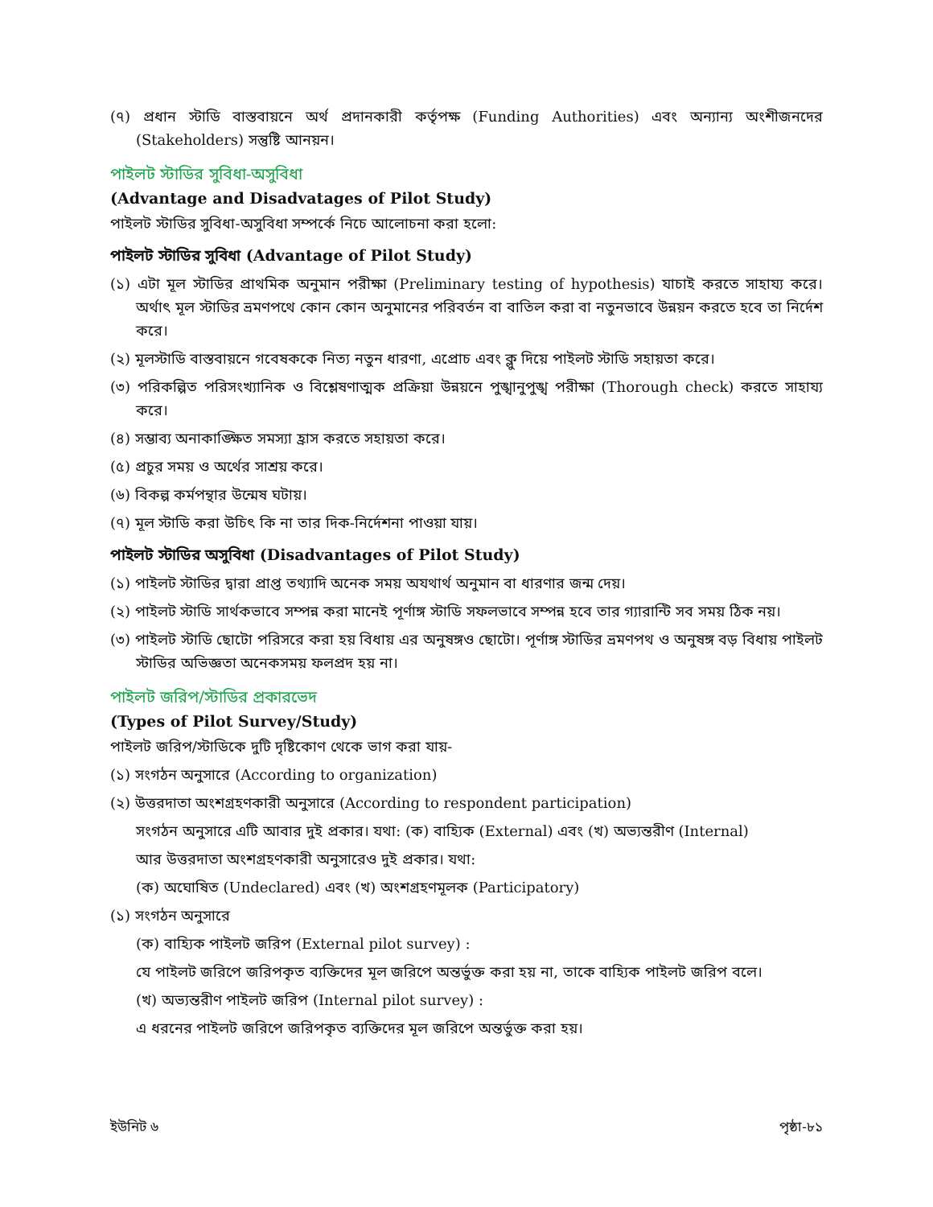(৭) প্রধান স্টাডি বাস্তবায়নে অর্থ প্রদানকারী কর্তৃপক্ষ (Funding Authorities) এবং অন্যান্য অংশীজনদের (Stakeholders) সন্তুষ্টি আনয়ন।
পাইলট স্টাডির সুবিধা-অসুবিধা
(Advantage and Disadvatages of Pilot Study)
পাইলট স্টাডির সুবিধা-অসুবিধা সম্পর্কে নিচে আলোচনা করা হলো:
পাইলট স্টাডির সুবিধা (Advantage of Pilot Study)
(১) এটা মূল স্টাডির প্রাথমিক অনুমান পরীক্ষা (Preliminary testing of hypothesis) যাচাই করতে সাহায্য করে। অর্থাৎ মূল স্টাডির ভ্রমণপথে কোন কোন অনুমানের পরিবর্তন বা বাতিল করা বা নতুনভাবে উন্নয়ন করতে হবে তা নির্দেশ করে।
(২) মূলস্টাডি বাস্তবায়নে গবেষককে নিত্য নতুন ধারণা, এপ্রোচ এবং ক্লু দিয়ে পাইলট স্টাডি সহায়তা করে।
(৩) পরিকল্পিত পরিসংখ্যানিক ও বিশ্লেষণাত্মক প্রক্রিয়া উন্নয়নে পুঙ্খানুপুঙ্খ পরীক্ষা (Thorough check) করতে সাহায্য করে।
(৪) সম্ভাব্য অনাকাঙ্ক্ষিত সমস্যা হ্রাস করতে সহায়তা করে।
(৫) প্রচুর সময় ও অর্থের সাশ্রয় করে।
(৬) বিকল্প কর্মপন্থার উন্মেষ ঘটায়।
(৭) মূল স্টাডি করা উচিৎ কি না তার দিক-নির্দেশনা পাওয়া যায়।
পাইলট স্টাডির অসুবিধা (Disadvantages of Pilot Study)
(১) পাইলট স্টাডির দ্বারা প্রাপ্ত তথ্যাদি অনেক সময় অযথার্থ অনুমান বা ধারণার জন্ম দেয়।
(২) পাইলট স্টাডি সার্থকভাবে সম্পন্ন করা মানেই পূর্ণাঙ্গ স্টাডি সফলভাবে সম্পন্ন হবে তার গ্যারান্টি সব সময় ঠিক নয়।
(৩) পাইলট স্টাডি ছোটো পরিসরে করা হয় বিধায় এর অনুষঙ্গও ছোটো। পূর্ণাঙ্গ স্টাডির ভ্রমণপথ ও অনুষঙ্গ বড় বিধায় পাইলট স্টাডির অভিজ্ঞতা অনেকসময় ফলপ্রদ হয় না।
পাইলট জরিপ/স্টাডির প্রকারভেদ
(Types of Pilot Survey/Study)
পাইলট জরিপ/স্টাডিকে দুটি দৃষ্টিকোণ থেকে ভাগ করা যায়-
(১) সংগঠন অনুসারে (According to organization)
(২) উত্তরদাতা অংশগ্রহণকারী অনুসারে (According to respondent participation)
সংগঠন অনুসারে এটি আবার দুই প্রকার। যথা: (ক) বাহ্যিক (External) এবং (খ) অভ্যন্তরীণ (Internal)
আর উত্তরদাতা অংশগ্রহণকারী অনুসারেও দুই প্রকার। যথা:
(ক) অঘোষিত (Undeclared) এবং (খ) অংশগ্রহণমূলক (Participatory)
(১) সংগঠন অনুসারে
(ক) বাহ্যিক পাইলট জরিপ (External pilot survey) :
যে পাইলট জরিপে জরিপকৃত ব্যক্তিদের মূল জরিপে অন্তর্ভুক্ত করা হয় না, তাকে বাহ্যিক পাইলট জরিপ বলে।
(খ) অভ্যন্তরীণ পাইলট জরিপ (Internal pilot survey) :
এ ধরনের পাইলট জরিপে জরিপকৃত ব্যক্তিদের মূল জরিপে অন্তর্ভুক্ত করা হয়।
ইউনিট ৬ পৃষ্ঠা-৮১